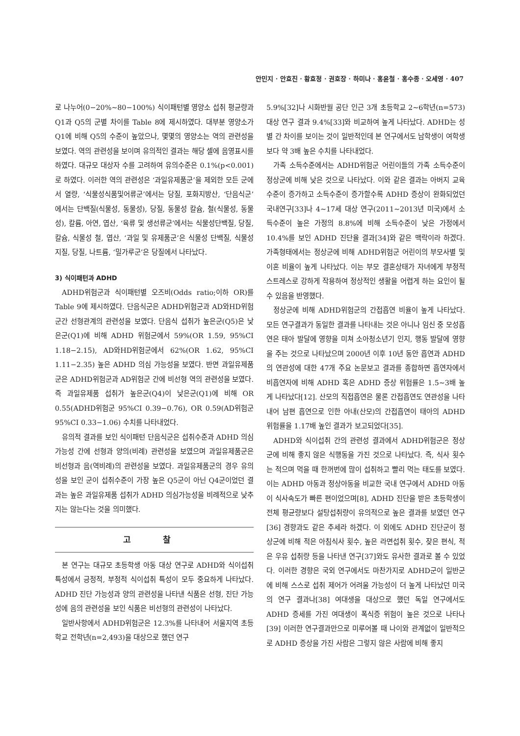안민지 · 안효진 · 황효정 · 권호장 · 하미나 · 홍윤철 · 홍수종 · 오세영 · 407
로 나누어(0−20%∼80−100%) 식이패턴별 영양소 섭취 평균량과 Q1과 Q5의 군별 차이를 Table 8에 제시하였다. 대부분 영양소가 Q1에 비해 Q5의 수준이 높았으나, 몇몇의 영양소는 역의 관련성을 보였다. 역의 관련성을 보이며 유의적인 결과는 해당 셀에 음영표시를 하였다. 대규모 대상자 수를 고려하여 유의수준은 0.1%(p<0.001)로 하였다. 이러한 역의 관련성은 ‘과일유제품군’을 제외한 모든 군에서 열량, ‘식물성식품및어류군’에서는 당질, 포화지방산, ‘단음식군’에서는 단백질(식물성, 동물성), 당질, 동물성 칼슘, 철(식물성, 동물성), 칼륨, 아연, 엽산, ‘육류 및 생선류군’에서는 식물성단백질, 당질, 칼슘, 식물성 철, 엽산, ‘과일 및 유제품군’은 식물성 단백질, 식물성지질, 당질, 나트륨, ‘밀가루군’은 당질에서 나타났다.
3) 식이패턴과 ADHD
ADHD위험군과 식이패턴별 오즈비(Odds ratio;이하 OR)를 Table 9에 제시하였다. 단음식군은 ADHD위험군과 AD와HD위험군간 선형관계의 관련성을 보였다. 단음식 섭취가 높은군(Q5)은 낮은군(Q1)에 비해 ADHD 위험군에서 59%(OR 1.59, 95%CI 1.18−2.15), AD와HD위험군에서 62%(OR 1.62, 95%CI 1.11−2.35) 높은 ADHD 의심 가능성을 보였다. 반면 과일유제품군은 ADHD위험군과 AD위험군 간에 비선형 역의 관련성을 보였다. 즉 과일유제품 섭취가 높은군(Q4)이 낮은군(Q1)에 비해 OR 0.55(ADHD위험군 95%CI 0.39−0.76), OR 0.59(AD위험군 95%CI 0.33−1.06) 수치를 나타내었다.
유의적 결과를 보인 식이패턴 단음식군은 섭취수준과 ADHD 의심가능성 간에 선형과 양의(비례) 관련성을 보였으며 과일유제품군은 비선형과 음(역비례)의 관련성을 보였다. 과일유제품군의 경우 유의성을 보인 군이 섭취수준이 가장 높은 Q5군이 아닌 Q4군이었던 결과는 높은 과일유제품 섭취가 ADHD 의심가능성을 비례적으로 낮추지는 않는다는 것을 의미했다.
고 찰
본 연구는 대규모 초등학생 아동 대상 연구로 ADHD와 식이섭취 특성에서 긍정적, 부정적 식이섭취 특성이 모두 중요하게 나타났다. ADHD 진단 가능성과 양의 관련성을 나타낸 식품은 선형, 진단 가능성에 음의 관련성을 보인 식품은 비선형의 관련성이 나타났다.
일반사항에서 ADHD위험군은 12.3%를 나타내어 서울지역 초등학교 전학년(n=2,493)을 대상으로 했던 연구
5.9%[32]나 시화반월 공단 인근 3개 초등학교 2∼6학년(n=573) 대상 연구 결과 9.4%[33]와 비교하여 높게 나타났다. ADHD는 성별 간 차이를 보이는 것이 일반적인데 본 연구에서도 남학생이 여학생보다 약 3배 높은 수치를 나타내었다.
가족 소득수준에서는 ADHD위험군 어린이들의 가족 소득수준이 정상군에 비해 낮은 것으로 나타났다. 이와 같은 결과는 아버지 교육수준이 증가하고 소득수준이 증가할수록 ADHD 증상이 완화되었던 국내연구[33]나 4∼17세 대상 연구(2011∼2013년 미국)에서 소득수준이 높은 가정의 8.8%에 비해 소득수준이 낮은 가정에서 10.4%를 보인 ADHD 진단율 결과[34]와 같은 맥락이라 하겠다. 가족형태에서는 정상군에 비해 ADHD위험군 어린이의 부모사별 및 이혼 비율이 높게 나타났다. 이는 부모 결혼상태가 자녀에게 부정적 스트레스로 강하게 작용하여 정상적인 생활을 어렵게 하는 요인이 될 수 있음을 반영했다.
정상군에 비해 ADHD위험군의 간접흡연 비율이 높게 나타났다. 모든 연구결과가 동일한 결과를 나타내는 것은 아니나 임신 중 모성흡연은 태아 발달에 영향을 미쳐 소아청소년기 인지, 행동 발달에 영향을 주는 것으로 나타났으며 2000년 이후 10년 동안 흡연과 ADHD의 연관성에 대한 47개 주요 논문보고 결과를 종합하면 흡연자에서 비흡연자에 비해 ADHD 혹은 ADHD 증상 위험률은 1.5∼3배 높게 나타났다[12]. 산모의 직접흡연은 물론 간접흡연도 연관성을 나타내어 남편 흡연으로 인한 아내(산모)의 간접흡연이 태아의 ADHD 위험률을 1.17배 높인 결과가 보고되었다[35].
ADHD와 식이섭취 간의 관련성 결과에서 ADHD위험군은 정상군에 비해 좋지 않은 식행동을 가진 것으로 나타났다. 즉, 식사 횟수는 적으며 먹을 때 한꺼번에 많이 섭취하고 빨리 먹는 태도를 보였다. 이는 ADHD 아동과 정상아동을 비교한 국내 연구에서 ADHD 아동이 식사속도가 빠른 편이었으며[8], ADHD 진단을 받은 초등학생이 전체 평균량보다 설탕섭취량이 유의적으로 높은 결과를 보였던 연구[36] 경향과도 같은 추세라 하겠다. 이 외에도 ADHD 진단군이 정상군에 비해 적은 아침식사 횟수, 높은 라면섭취 횟수, 잦은 편식, 적은 우유 섭취량 등을 나타낸 연구[37]와도 유사한 결과로 볼 수 있었다. 이러한 경향은 국외 연구에서도 마찬가지로 ADHD군이 일반군에 비해 스스로 섭취 제어가 어려울 가능성이 더 높게 나타났던 미국의 연구 결과나[38] 여대생을 대상으로 했던 독일 연구에서도 ADHD 증세를 가진 여대생이 폭식증 위험이 높은 것으로 나타나[39] 이러한 연구결과만으로 미루어볼 때 나이와 관계없이 일반적으로 ADHD 증상을 가진 사람은 그렇지 않은 사람에 비해 좋지